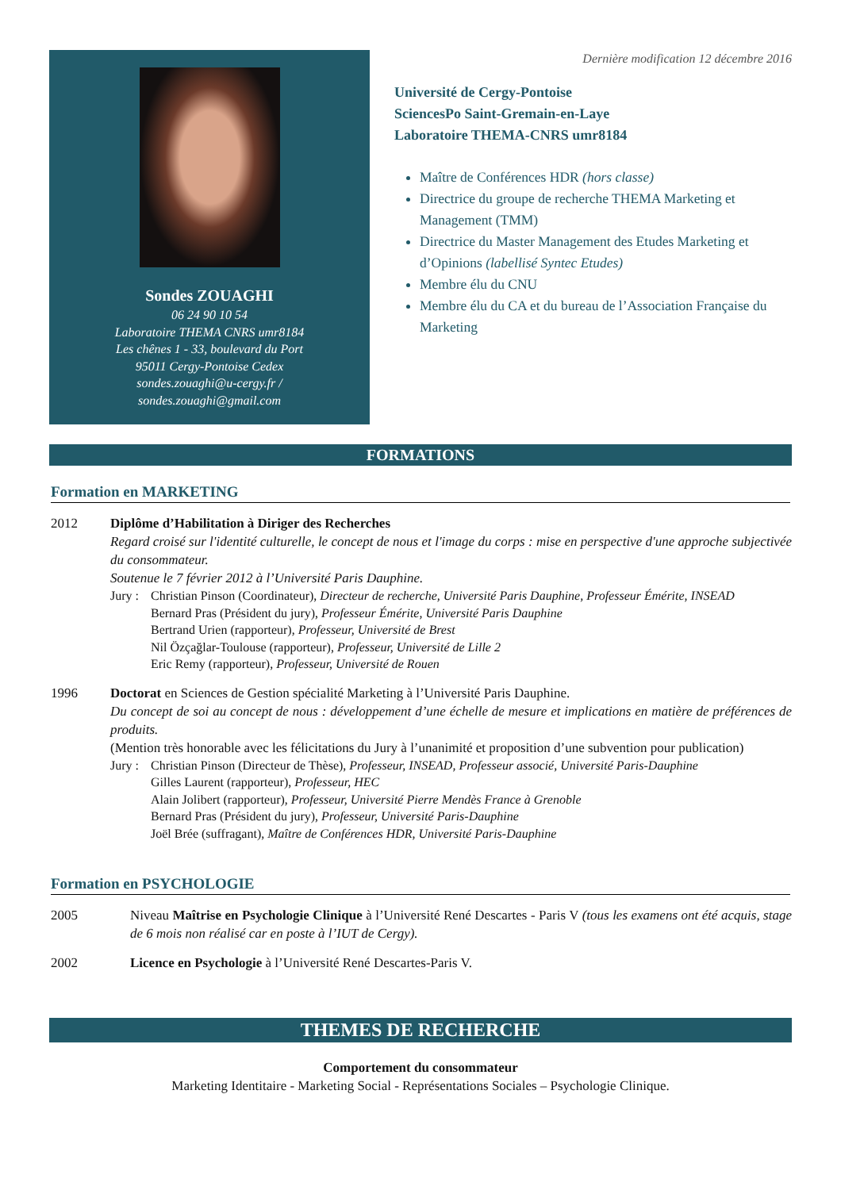Sondes ZOUAGHI
06 24 90 10 54
Laboratoire THEMA CNRS umr8184
Les chênes 1 - 33, boulevard du Port
95011 Cergy-Pontoise Cedex
sondes.zouaghi@u-cergy.fr /
sondes.zouaghi@gmail.com
Dernière modification 12 décembre 2016
Université de Cergy-Pontoise
SciencesPo Saint-Gremain-en-Laye
Laboratoire THEMA-CNRS umr8184
Maître de Conférences HDR (hors classe)
Directrice du groupe de recherche THEMA Marketing et Management (TMM)
Directrice du Master Management des Etudes Marketing et d’Opinions (labellisé Syntec Etudes)
Membre élu du CNU
Membre élu du CA et du bureau de l’Association Française du Marketing
FORMATIONS
Formation en MARKETING
2012 Diplôme d’Habilitation à Diriger des Recherches
Regard croisé sur l'identité culturelle, le concept de nous et l'image du corps : mise en perspective d'une approche subjectivée du consommateur.
Soutenue le 7 février 2012 à l’Université Paris Dauphine.
Jury :
Christian Pinson (Coordinateur), Directeur de recherche, Université Paris Dauphine, Professeur Émérite, INSEAD
Bernard Pras (Président du jury), Professeur Émérite, Université Paris Dauphine
Bertrand Urien (rapporteur), Professeur, Université de Brest
Nil Özçağlar-Toulouse (rapporteur), Professeur, Université de Lille 2
Eric Remy (rapporteur), Professeur, Université de Rouen
1996 Doctorat en Sciences de Gestion spécialité Marketing à l’Université Paris Dauphine.
Du concept de soi au concept de nous : développement d’une échelle de mesure et implications en matière de préférences de produits.
(Mention très honorable avec les félicitations du Jury à l’unanimité et proposition d’une subvention pour publication)
Jury :
Christian Pinson (Directeur de Thèse), Professeur, INSEAD, Professeur associé, Université Paris-Dauphine
Gilles Laurent (rapporteur), Professeur, HEC
Alain Jolibert (rapporteur), Professeur, Université Pierre Mendès France à Grenoble
Bernard Pras (Président du jury), Professeur, Université Paris-Dauphine
Joël Brée (suffragant), Maître de Conférences HDR, Université Paris-Dauphine
Formation en PSYCHOLOGIE
2005 Niveau Maîtrise en Psychologie Clinique à l’Université René Descartes - Paris V (tous les examens ont été acquis, stage de 6 mois non réalisé car en poste à l’IUT de Cergy).
2002 Licence en Psychologie à l’Université René Descartes-Paris V.
THEMES DE RECHERCHE
Comportement du consommateur
Marketing Identitaire - Marketing Social - Représentations Sociales – Psychologie Clinique.